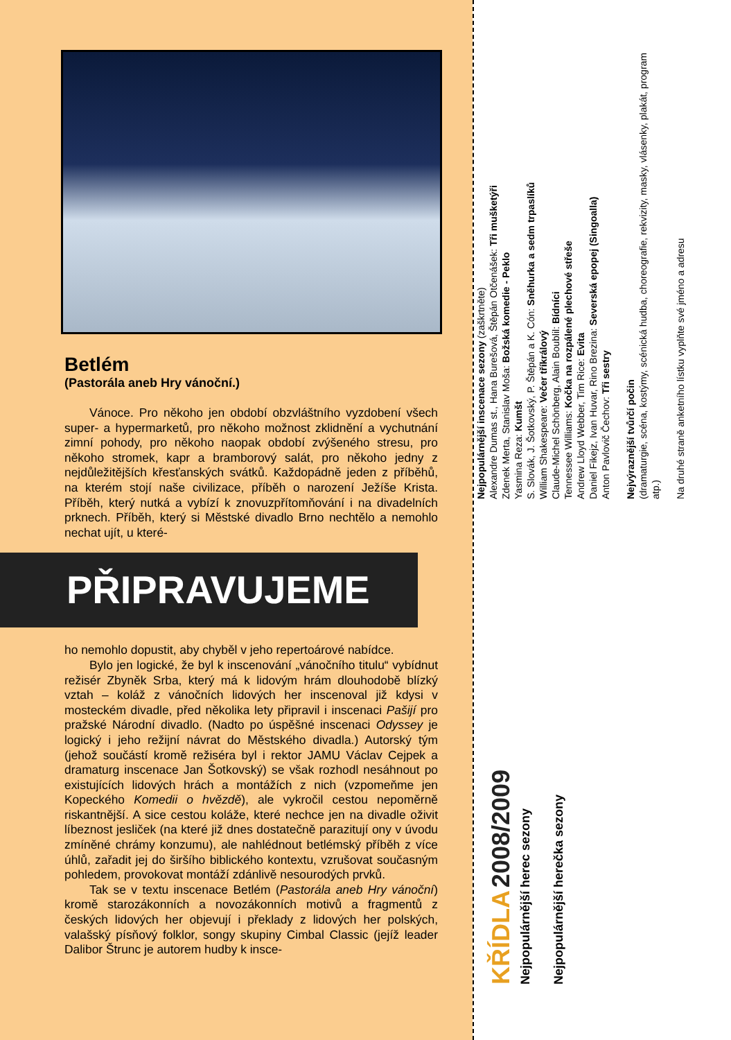Betlém
(Pastorála aneb Hry vánoční.)
Vánoce. Pro někoho jen období obzvláštního vyzdobení všech super- a hypermarketů, pro někoho možnost zklidnění a vychutnání zimní pohody, pro někoho naopak období zvýšeného stresu, pro někoho stromek, kapr a bramborový salát, pro někoho jedny z nejdůležitějších křesťanských svátků. Každopádně jeden z příběhů, na kterém stojí naše civilizace, příběh o narození Ježíše Krista. Příběh, který nutká a vybízí k znovuzpřítomňování i na divadelních prknech. Příběh, který si Městské divadlo Brno nechtělo a nemohlo nechat ujít, u které-
PŘIPRAVUJEME
ho nemohlo dopustit, aby chyběl v jeho repertoárové nabídce.
Bylo jen logické, že byl k inscenování „vánočního titulu“ vybídnut režisér Zbyněk Srba, který má k lidovým hrám dlouhodobě blízký vztah – koláž z vánočních lidových her inscenoval již kdysi v mosteckém divadle, před několika lety připravil i inscenaci Pašijí pro pražské Národní divadlo. (Nadto po úspěšné inscenaci Odyssey je logický i jeho režijní návrat do Městského divadla.) Autorský tým (jehož součástí kromě režiséra byl i rektor JAMU Václav Cejpek a dramaturg inscenace Jan Šotkovský) se však rozhodl nesáhnout po existujících lidových hrách a montážích z nich (vzpomeňme jen Kopeckého Komedii o hvězdě), ale vykročil cestou nepoměrně riskantnější. A sice cestou koláže, které nechce jen na divadle oživit líbeznost jesliček (na které již dnes dostatečně parazitují ony v úvodu zmíněné chrámy konzumu), ale nahlédnout betlémský příběh z více úhlů, zařadit jej do širšího biblického kontextu, vzrušovat současným pohledem, provokovat montáží zdánlivě nesourodých prvků.
Tak se v textu inscenace Betlém (Pastorála aneb Hry vánoční) kromě starozákonních a novozákonních motivů a fragmentů z českých lidových her objevují i překlady z lidových her polských, valašský písňový folklor, songy skupiny Cimbal Classic (jejíž leader Dalibor Štrunc je autorem hudby k insce-
KŘÍDLA 2008/2009
Nejpopulárnější herec sezony
Nejpopulárnější herečka sezony
Nejpopulárnější inscenace sezony (zaškrtněte)
Alexandre Dumas st., Hana Burešová, Štěpán Otčenášek: Tři mušketýři
Zdenek Merta, Stanislav Moša: Božská komedie - Peklo
Yasmina Reza: Kumšt
S. Slovák, J. Šotkovský, P. Štěpán a K. Cón: Sněhurka a sedm trpaslíků
William Shakespeare: Večer tříkrálový
Claude-Michel Schönberg, Alain Boublil: Bídníci
Tennessee Williams: Kočka na rozpálené plechové střeše
Andrew Lloyd Webber, Tim Rice: Evita
Daniel Fikejz, Ivan Huvar, Rino Brezina: Severská epopej (Singoalla)
Anton Pavlovič Čechov: Tři sestry
Nejvýraznější tvůrčí počin
(dramaturgie, scéna, kostýmy, scénická hudba, choreografie, rekvizity, masky, vlásenky, plakát, program atp.)
Na druhé straně anketního lístku vyplňte své jméno a adresu